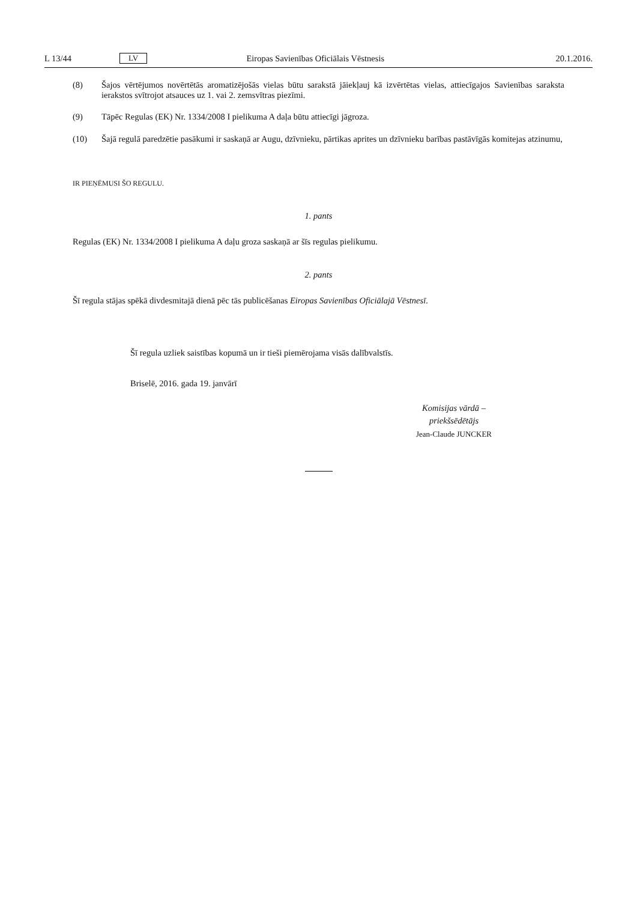L 13/44 LV Eiropas Savienības Oficiālais Vēstnesis 20.1.2016.
(8) Šajos vērtējumos novērtētās aromatizējošās vielas būtu sarakstā jāiekļauj kā izvērtētas vielas, attiecīgajos Savienības saraksta ierakstos svītrojot atsauces uz 1. vai 2. zemsvītras piezīmi.
(9) Tāpēc Regulas (EK) Nr. 1334/2008 I pielikuma A daļa būtu attiecīgi jāgroza.
(10) Šajā regulā paredzētie pasākumi ir saskaņā ar Augu, dzīvnieku, pārtikas aprites un dzīvnieku barības pastāvīgās komitejas atzinumu,
IR PIEŅĒMUSI ŠO REGULU.
1. pants
Regulas (EK) Nr. 1334/2008 I pielikuma A daļu groza saskaņā ar šīs regulas pielikumu.
2. pants
Šī regula stājas spēkā divdesmitajā dienā pēc tās publicēšanas Eiropas Savienības Oficiālajā Vēstnesī.
Šī regula uzliek saistības kopumā un ir tieši piemērojama visās dalībvalstīs.
Briselē, 2016. gada 19. janvārī
Komisijas vārdā –
priekšsēdētājs
Jean-Claude JUNCKER